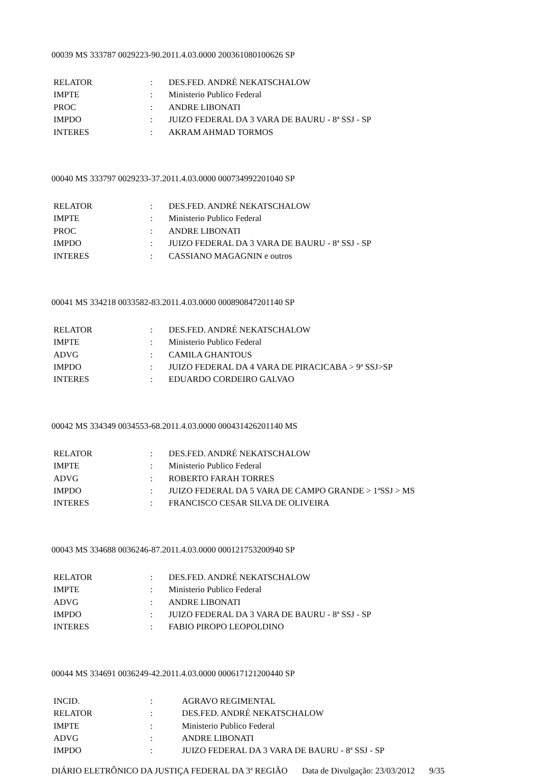00039 MS 333787 0029223-90.2011.4.03.0000 200361080100626 SP
| RELATOR | : | DES.FED. ANDRÉ NEKATSCHALOW |
| IMPTE | : | Ministerio Publico Federal |
| PROC | : | ANDRE LIBONATI |
| IMPDO | : | JUIZO FEDERAL DA 3 VARA DE BAURU - 8ª SSJ - SP |
| INTERES | : | AKRAM AHMAD TORMOS |
00040 MS 333797 0029233-37.2011.4.03.0000 000734992201040 SP
| RELATOR | : | DES.FED. ANDRÉ NEKATSCHALOW |
| IMPTE | : | Ministerio Publico Federal |
| PROC | : | ANDRE LIBONATI |
| IMPDO | : | JUIZO FEDERAL DA 3 VARA DE BAURU - 8ª SSJ - SP |
| INTERES | : | CASSIANO MAGAGNIN e outros |
00041 MS 334218 0033582-83.2011.4.03.0000 000890847201140 SP
| RELATOR | : | DES.FED. ANDRÉ NEKATSCHALOW |
| IMPTE | : | Ministerio Publico Federal |
| ADVG | : | CAMILA GHANTOUS |
| IMPDO | : | JUIZO FEDERAL DA 4 VARA DE PIRACICABA > 9ª SSJ>SP |
| INTERES | : | EDUARDO CORDEIRO GALVAO |
00042 MS 334349 0034553-68.2011.4.03.0000 000431426201140 MS
| RELATOR | : | DES.FED. ANDRÉ NEKATSCHALOW |
| IMPTE | : | Ministerio Publico Federal |
| ADVG | : | ROBERTO FARAH TORRES |
| IMPDO | : | JUIZO FEDERAL DA 5 VARA DE CAMPO GRANDE > 1ªSSJ > MS |
| INTERES | : | FRANCISCO CESAR SILVA DE OLIVEIRA |
00043 MS 334688 0036246-87.2011.4.03.0000 000121753200940 SP
| RELATOR | : | DES.FED. ANDRÉ NEKATSCHALOW |
| IMPTE | : | Ministerio Publico Federal |
| ADVG | : | ANDRE LIBONATI |
| IMPDO | : | JUIZO FEDERAL DA 3 VARA DE BAURU - 8ª SSJ - SP |
| INTERES | : | FABIO PIROPO LEOPOLDINO |
00044 MS 334691 0036249-42.2011.4.03.0000 000617121200440 SP
| INCID. | : | AGRAVO REGIMENTAL |
| RELATOR | : | DES.FED. ANDRÉ NEKATSCHALOW |
| IMPTE | : | Ministerio Publico Federal |
| ADVG | : | ANDRE LIBONATI |
| IMPDO | : | JUIZO FEDERAL DA 3 VARA DE BAURU - 8ª SSJ - SP |
DIÁRIO ELETRÔNICO DA JUSTIÇA FEDERAL DA 3ª REGIÃO Data de Divulgação: 23/03/2012 9/35